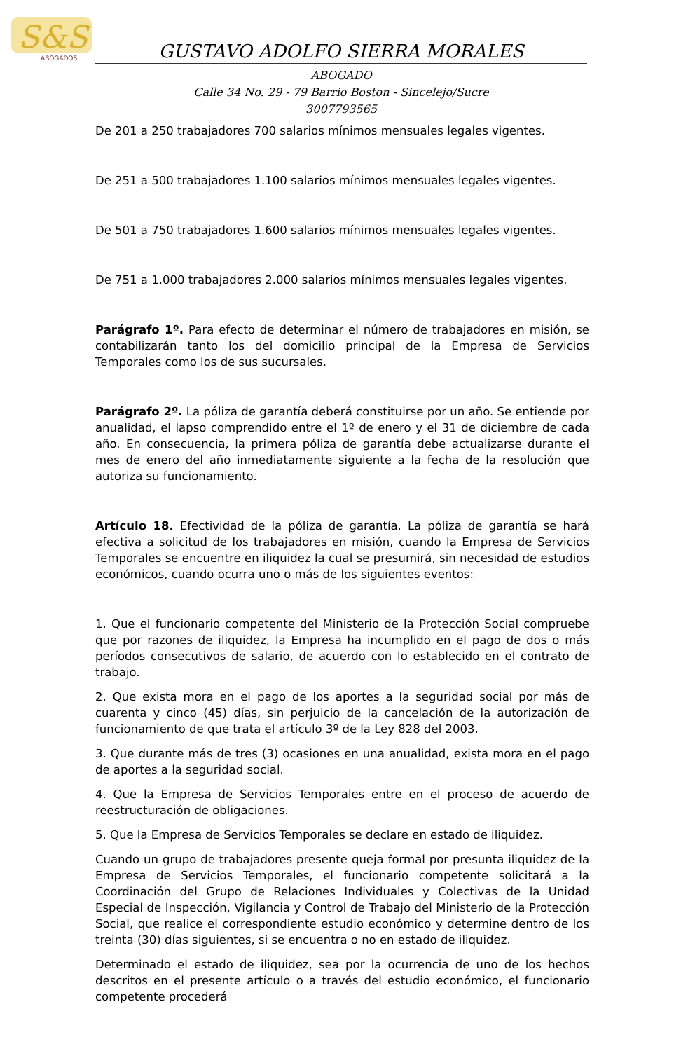S&S
ABOGADOS
GUSTAVO ADOLFO SIERRA MORALES
ABOGADO
Calle 34 No. 29 - 79 Barrio Boston - Sincelejo/Sucre
3007793565
De 201 a 250 trabajadores 700 salarios mínimos mensuales legales vigentes.
De 251 a 500 trabajadores 1.100 salarios mínimos mensuales legales vigentes.
De 501 a 750 trabajadores 1.600 salarios mínimos mensuales legales vigentes.
De 751 a 1.000 trabajadores 2.000 salarios mínimos mensuales legales vigentes.
Parágrafo 1º. Para efecto de determinar el número de trabajadores en misión, se contabilizarán tanto los del domicilio principal de la Empresa de Servicios Temporales como los de sus sucursales.
Parágrafo 2º. La póliza de garantía deberá constituirse por un año. Se entiende por anualidad, el lapso comprendido entre el 1º de enero y el 31 de diciembre de cada año. En consecuencia, la primera póliza de garantía debe actualizarse durante el mes de enero del año inmediatamente siguiente a la fecha de la resolución que autoriza su funcionamiento.
Artículo 18. Efectividad de la póliza de garantía. La póliza de garantía se hará efectiva a solicitud de los trabajadores en misión, cuando la Empresa de Servicios Temporales se encuentre en iliquidez la cual se presumirá, sin necesidad de estudios económicos, cuando ocurra uno o más de los siguientes eventos:
1. Que el funcionario competente del Ministerio de la Protección Social compruebe que por razones de iliquidez, la Empresa ha incumplido en el pago de dos o más períodos consecutivos de salario, de acuerdo con lo establecido en el contrato de trabajo.
2. Que exista mora en el pago de los aportes a la seguridad social por más de cuarenta y cinco (45) días, sin perjuicio de la cancelación de la autorización de funcionamiento de que trata el artículo 3º de la Ley 828 del 2003.
3. Que durante más de tres (3) ocasiones en una anualidad, exista mora en el pago de aportes a la seguridad social.
4. Que la Empresa de Servicios Temporales entre en el proceso de acuerdo de reestructuración de obligaciones.
5. Que la Empresa de Servicios Temporales se declare en estado de iliquidez.
Cuando un grupo de trabajadores presente queja formal por presunta iliquidez de la Empresa de Servicios Temporales, el funcionario competente solicitará a la Coordinación del Grupo de Relaciones Individuales y Colectivas de la Unidad Especial de Inspección, Vigilancia y Control de Trabajo del Ministerio de la Protección Social, que realice el correspondiente estudio económico y determine dentro de los treinta (30) días siguientes, si se encuentra o no en estado de iliquidez.
Determinado el estado de iliquidez, sea por la ocurrencia de uno de los hechos descritos en el presente artículo o a través del estudio económico, el funcionario competente procederá